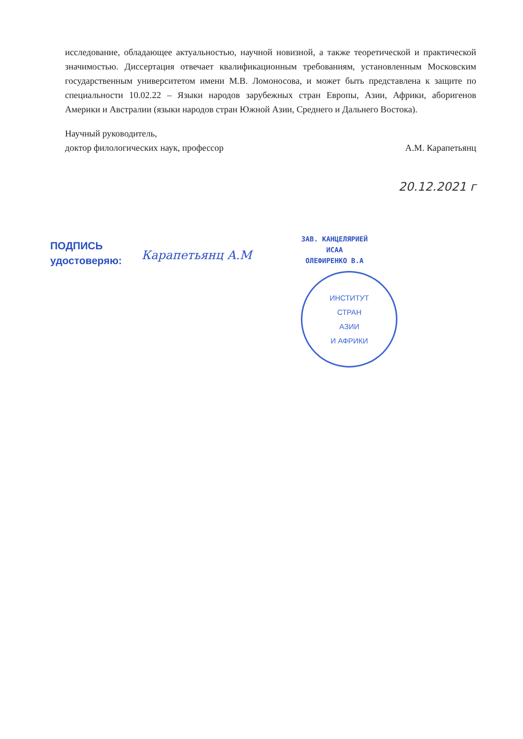исследование, обладающее актуальностью, научной новизной, а также теоретической и практической значимостью. Диссертация отвечает квалификационным требованиям, установленным Московским государственным университетом имени М.В. Ломоносова, и может быть представлена к защите по специальности 10.02.22 – Языки народов зарубежных стран Европы, Азии, Африки, аборигенов Америки и Австралии (языки народов стран Южной Азии, Среднего и Дальнего Востока).
Научный руководитель,
доктор филологических наук, профессор
А.М. Карапетьянц
20.12.2021 г
ПОДПИСЬ
удостоверяю:
Карапетьянц А.М
ЗАВ. КАНЦЕЛЯРИЕЙ
ИСАА
ОЛЕФИРЕНКО В.А
ИНСТИТУТ
СТРАН
АЗИИ
И АФРИКИ